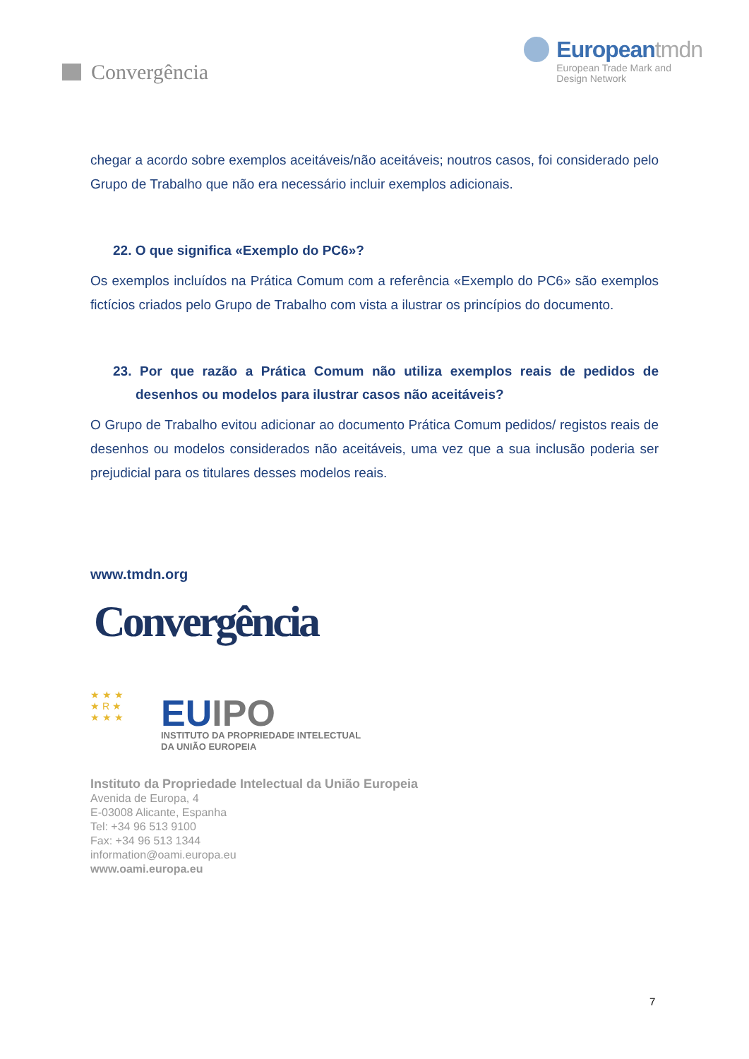Convergência Europeantmdn
European Trade Mark and
Design Network
chegar a acordo sobre exemplos aceitáveis/não aceitáveis; noutros casos, foi considerado pelo Grupo de Trabalho que não era necessário incluir exemplos adicionais.
22. O que significa «Exemplo do PC6»?
Os exemplos incluídos na Prática Comum com a referência «Exemplo do PC6» são exemplos fictícios criados pelo Grupo de Trabalho com vista a ilustrar os princípios do documento.
23. Por que razão a Prática Comum não utiliza exemplos reais de pedidos de desenhos ou modelos para ilustrar casos não aceitáveis?
O Grupo de Trabalho evitou adicionar ao documento Prática Comum pedidos/ registos reais de desenhos ou modelos considerados não aceitáveis, uma vez que a sua inclusão poderia ser prejudicial para os titulares desses modelos reais.
www.tmdn.org
Convergência
★ ★ ★
★ R ★
★ ★ ★
EUIPO
INSTITUTO DA PROPRIEDADE INTELECTUAL
DA UNIÃO EUROPEIA
Instituto da Propriedade Intelectual da União Europeia
Avenida de Europa, 4
E-03008 Alicante, Espanha
Tel: +34 96 513 9100
Fax: +34 96 513 1344
information@oami.europa.eu
www.oami.europa.eu
7